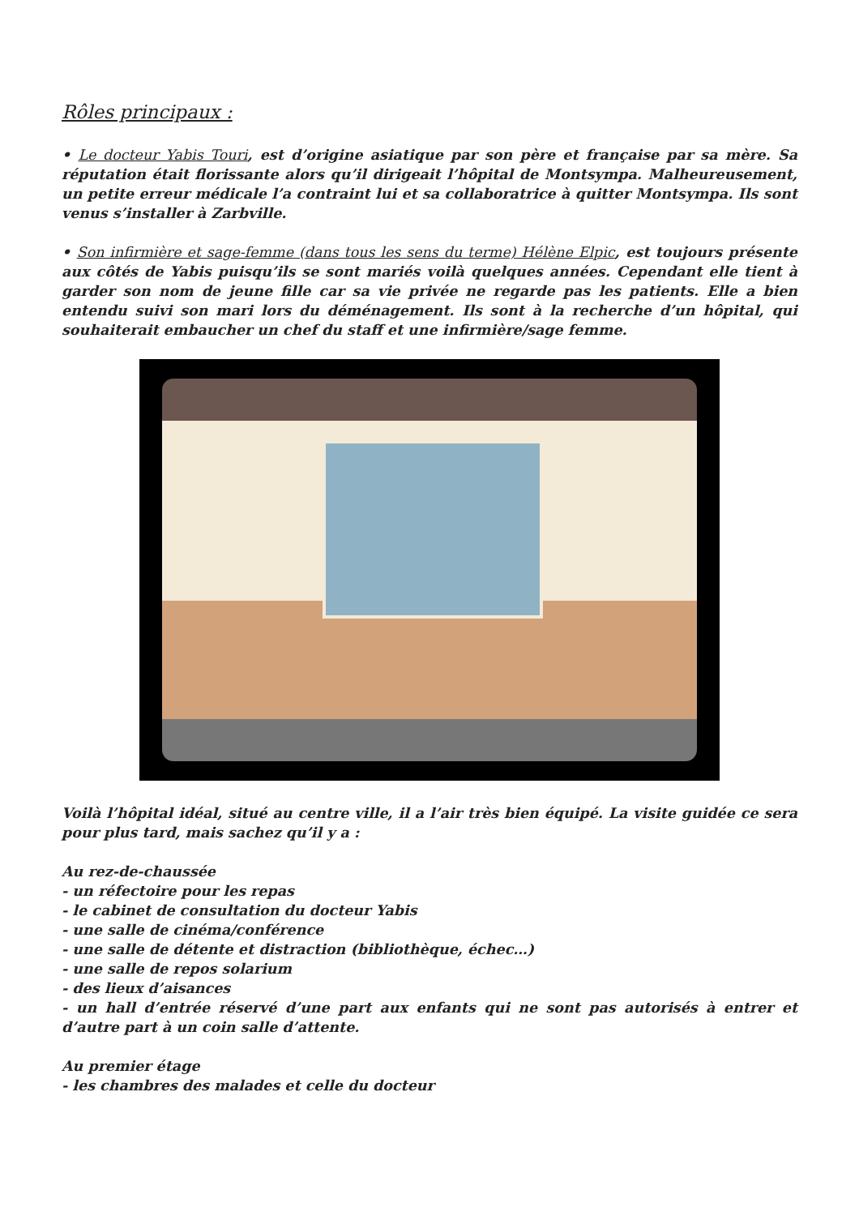Rôles principaux :
• Le docteur Yabis Touri, est d’origine asiatique par son père et française par sa mère. Sa réputation était florissante alors qu’il dirigeait l’hôpital de Montsympa. Malheureusement, un petite erreur médicale l’a contraint lui et sa collaboratrice à quitter Montsympa. Ils sont venus s’installer à Zarbville.
• Son infirmière et sage-femme (dans tous les sens du terme) Hélène Elpic, est toujours présente aux côtés de Yabis puisqu’ils se sont mariés voilà quelques années. Cependant elle tient à garder son nom de jeune fille car sa vie privée ne regarde pas les patients. Elle a bien entendu suivi son mari lors du déménagement. Ils sont à la recherche d’un hôpital, qui souhaiterait embaucher un chef du staff et une infirmière/sage femme.
Voilà l’hôpital idéal, situé au centre ville, il a l’air très bien équipé. La visite guidée ce sera pour plus tard, mais sachez qu’il y a :
Au rez-de-chaussée
- un réfectoire pour les repas
- le cabinet de consultation du docteur Yabis
- une salle de cinéma/conférence
- une salle de détente et distraction (bibliothèque, échec…)
- une salle de repos solarium
- des lieux d’aisances
- un hall d’entrée réservé d’une part aux enfants qui ne sont pas autorisés à entrer et d’autre part à un coin salle d’attente.
Au premier étage
- les chambres des malades et celle du docteur